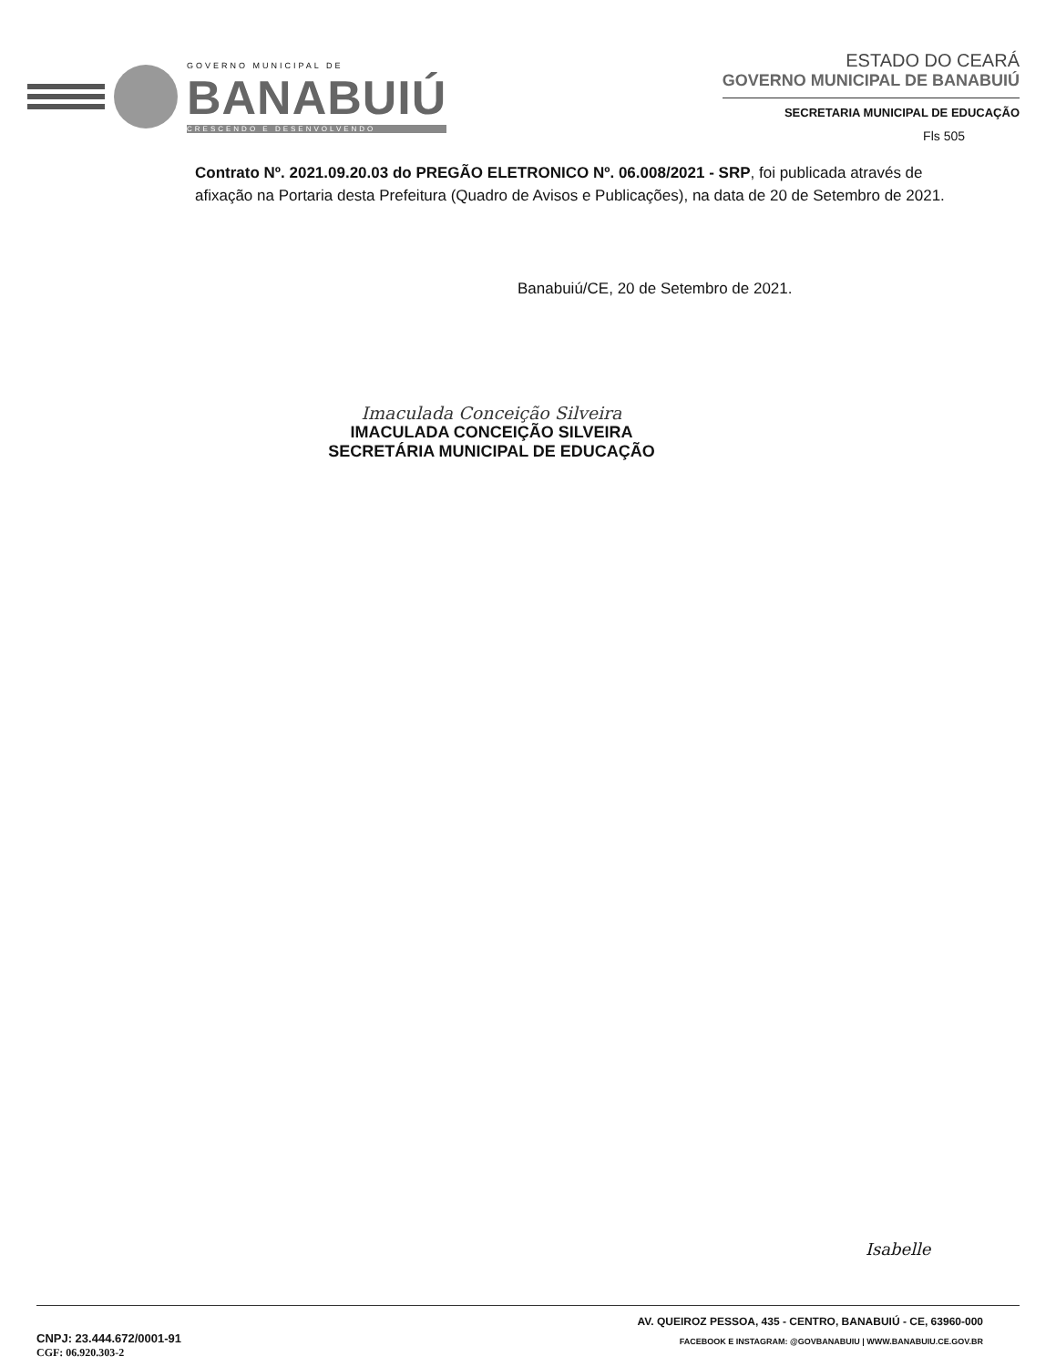GOVERNO MUNICIPAL DE
BANABUIÚ
CRESCENDO E DESENVOLVENDO
ESTADO DO CEARÁ
GOVERNO MUNICIPAL DE BANABUIÚ
SECRETARIA MUNICIPAL DE EDUCAÇÃO
Fls 505
Contrato Nº. 2021.09.20.03 do PREGÃO ELETRONICO Nº. 06.008/2021 - SRP, foi publicada através de afixação na Portaria desta Prefeitura (Quadro de Avisos e Publicações), na data de 20 de Setembro de 2021.
Banabuiú/CE, 20 de Setembro de 2021.
Imaculada Conceição Silveira
IMACULADA CONCEIÇÃO SILVEIRA
SECRETÁRIA MUNICIPAL DE EDUCAÇÃO
Isabelle
CNPJ: 23.444.672/0001-91
CGF: 06.920.303-2
AV. QUEIROZ PESSOA, 435 - CENTRO, BANABUIÚ - CE, 63960-000
FACEBOOK E INSTAGRAM: @GOVBANABUIU | WWW.BANABUIU.CE.GOV.BR